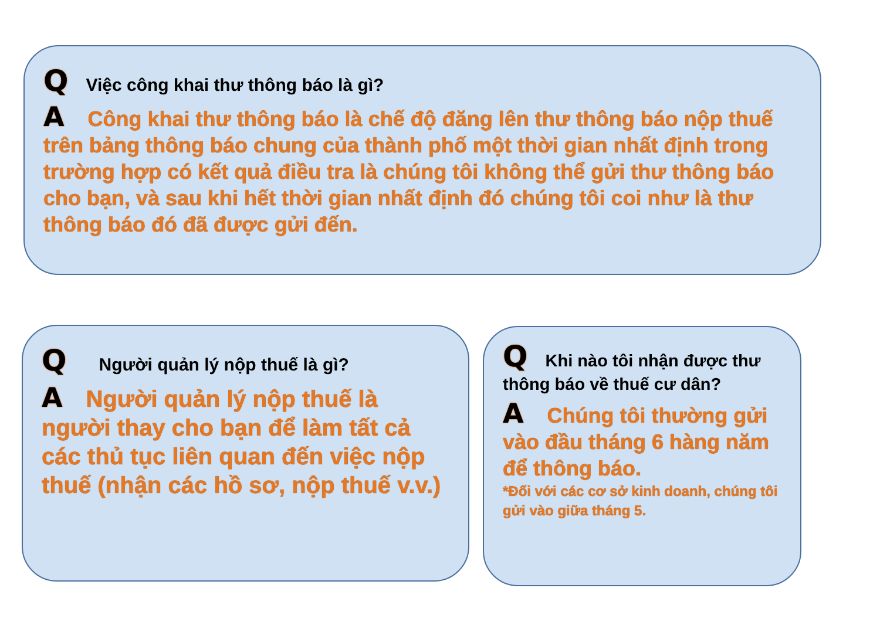Q Việc công khai thư thông báo là gì?
A Công khai thư thông báo là chế độ đăng lên thư thông báo nộp thuế trên bảng thông báo chung của thành phố một thời gian nhất định trong trường hợp có kết quả điều tra là chúng tôi không thể gửi thư thông báo cho bạn, và sau khi hết thời gian nhất định đó chúng tôi coi như là thư thông báo đó đã được gửi đến.
Q Người quản lý nộp thuế là gì?
A Người quản lý nộp thuế là người thay cho bạn để làm tất cả các thủ tục liên quan đến việc nộp thuế (nhận các hồ sơ, nộp thuế v.v.)
Q Khi nào tôi nhận được thư thông báo về thuế cư dân?
A Chúng tôi thường gửi vào đầu tháng 6 hàng năm để thông báo.
*Đối với các cơ sở kinh doanh, chúng tôi gửi vào giữa tháng 5.